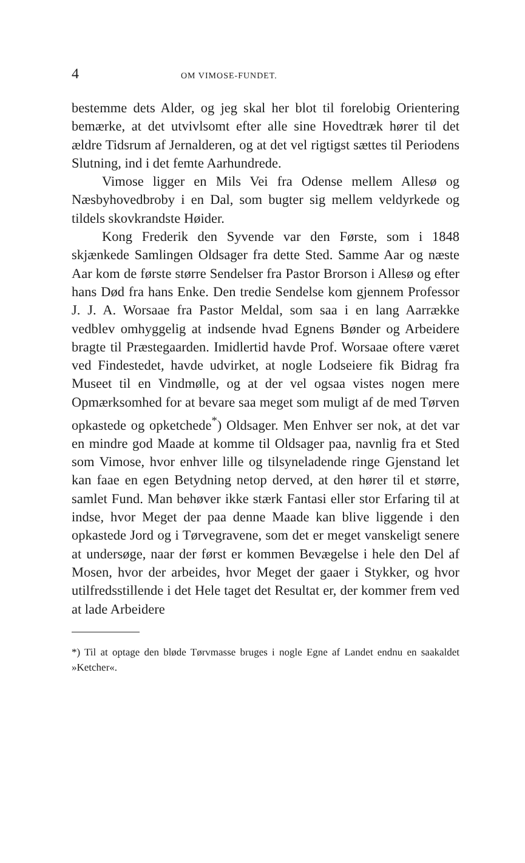4 OM VIMOSE-FUNDET.
bestemme dets Alder, og jeg skal her blot til forelobig Orientering bemærke, at det utvivlsomt efter alle sine Hovedtræk hører til det ældre Tidsrum af Jernalderen, og at det vel rigtigst sættes til Periodens Slutning, ind i det femte Aarhundrede.
Vimose ligger en Mils Vei fra Odense mellem Allesø og Næsbyhovedbroby i en Dal, som bugter sig mellem veldyrkede og tildels skovkrandste Høider.
Kong Frederik den Syvende var den Første, som i 1848 skjænkede Samlingen Oldsager fra dette Sted. Samme Aar og næste Aar kom de første større Sendelser fra Pastor Brorson i Allesø og efter hans Død fra hans Enke. Den tredie Sendelse kom gjennem Professor J. J. A. Worsaae fra Pastor Meldal, som saa i en lang Aarrække vedblev omhyggelig at indsende hvad Egnens Bønder og Arbeidere bragte til Præstegaarden. Imidlertid havde Prof. Worsaae oftere været ved Findestedet, havde udvirket, at nogle Lodseiere fik Bidrag fra Museet til en Vindmølle, og at der vel ogsaa vistes nogen mere Opmærksomhed for at bevare saa meget som muligt af de med Tørven opkastede og opketchede<sup>*</sup>) Oldsager. Men Enhver ser nok, at det var en mindre god Maade at komme til Oldsager paa, navnlig fra et Sted som Vimose, hvor enhver lille og tilsyneladende ringe Gjenstand let kan faae en egen Betydning netop derved, at den hører til et større, samlet Fund. Man behøver ikke stærk Fantasi eller stor Erfaring til at indse, hvor Meget der paa denne Maade kan blive liggende i den opkastede Jord og i Tørvegravene, som det er meget vanskeligt senere at undersøge, naar der først er kommen Bevægelse i hele den Del af Mosen, hvor der arbeides, hvor Meget der gaaer i Stykker, og hvor utilfredsstillende i det Hele taget det Resultat er, der kommer frem ved at lade Arbeidere
*) Til at optage den bløde Tørvmasse bruges i nogle Egne af Landet endnu en saakaldet »Ketcher«.